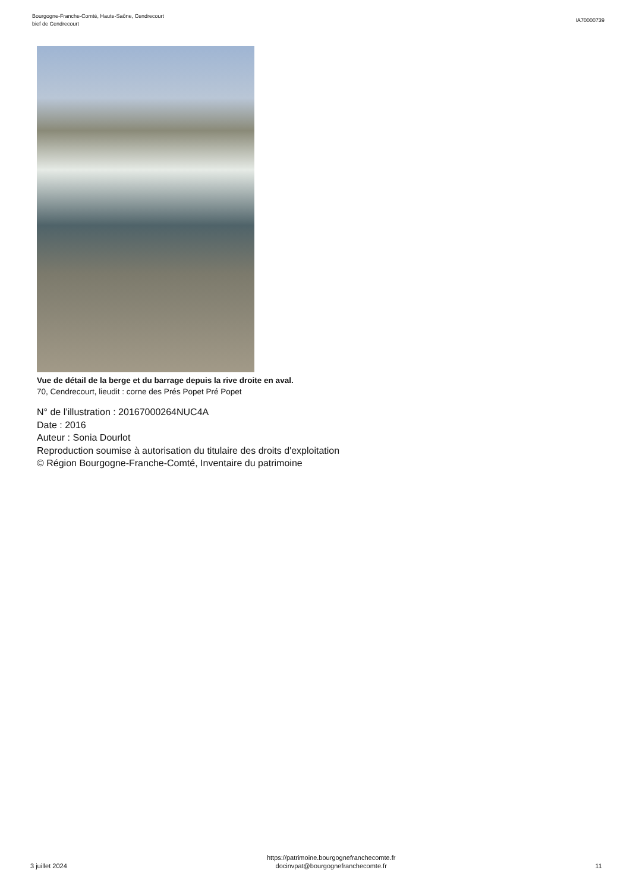Bourgogne-Franche-Comté, Haute-Saône, Cendrecourt
bief de Cendrecourt
IA70000739
Vue de détail de la berge et du barrage depuis la rive droite en aval.
70, Cendrecourt, lieudit : corne des Prés Popet Pré Popet
N° de l’illustration : 20167000264NUC4A
Date : 2016
Auteur : Sonia Dourlot
Reproduction soumise à autorisation du titulaire des droits d'exploitation
© Région Bourgogne-Franche-Comté, Inventaire du patrimoine
3 juillet 2024
https://patrimoine.bourgognefranchecomte.fr
docinvpat@bourgognefranchecomte.fr
11